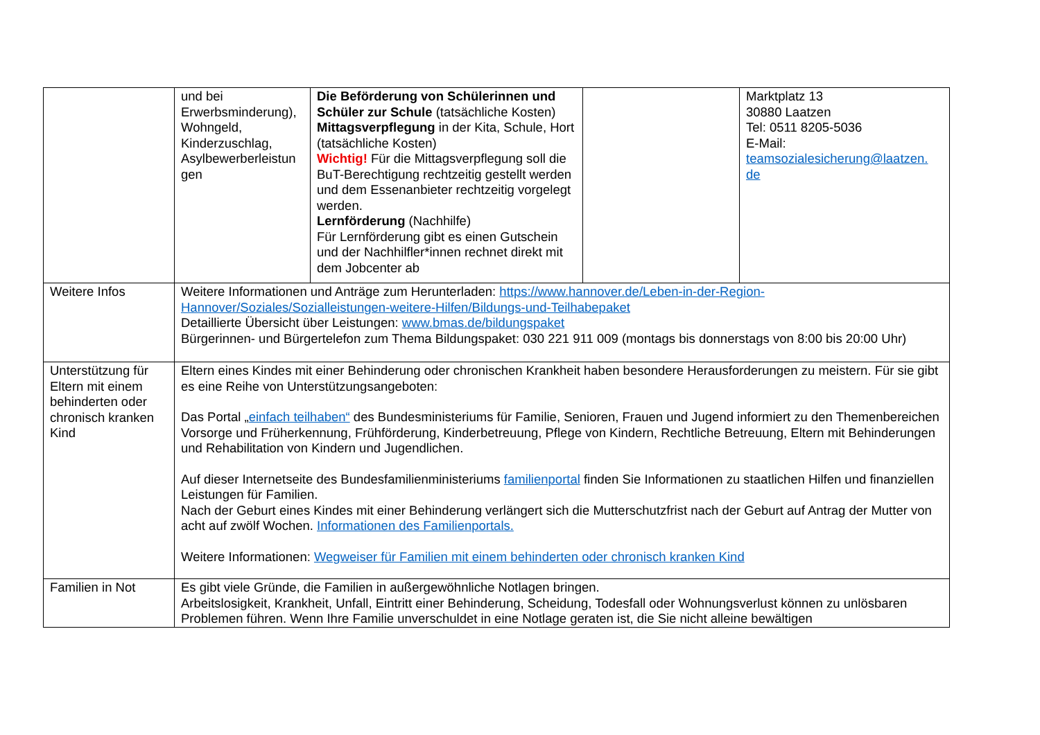| | und bei Erwerbsminderung), Wohngeld, Kinderzuschlag, Asylbewerberleistun gen | Die Beförderung von Schülerinnen und Schüler zur Schule (tatsächliche Kosten) Mittagsverpflegung in der Kita, Schule, Hort (tatsächliche Kosten) Wichtig! Für die Mittagsverpflegung soll die BuT-Berechtigung rechtzeitig gestellt werden und dem Essenanbieter rechtzeitig vorgelegt werden. Lernförderung (Nachhilfe) Für Lernförderung gibt es einen Gutschein und der Nachhilfler*innen rechnet direkt mit dem Jobcenter ab | | Marktplatz 13 30880 Laatzen Tel: 0511 8205-5036 E-Mail: teamsozialesicherung@laatzen. de |
| Weitere Infos | Weitere Informationen und Anträge zum Herunterladen: https://www.hannover.de/Leben-in-der-Region-Hannover/Soziales/Sozialleistungen-weitere-Hilfen/Bildungs-und-Teilhabepaket Detaillierte Übersicht über Leistungen: www.bmas.de/bildungspaket Bürgerinnen- und Bürgertelefon zum Thema Bildungspaket: 030 221 911 009 (montags bis donnerstags von 8:00 bis 20:00 Uhr) | | | |
| Unterstützung für Eltern mit einem behinderten oder chronisch kranken Kind | Eltern eines Kindes mit einer Behinderung oder chronischen Krankheit haben besondere Herausforderungen zu meistern. Für sie gibt es eine Reihe von Unterstützungsangeboten: Das Portal „ einfach teilhaben“ des Bundesministeriums für Familie, Senioren, Frauen und Jugend informiert zu den Themenbereichen Vorsorge und Früherkennung, Frühförderung, Kinderbetreuung, Pflege von Kindern, Rechtliche Betreuung, Eltern mit Behinderungen und Rehabilitation von Kindern und Jugendlichen. Auf dieser Internetseite des Bundesfamilienministeriums familienportal finden Sie Informationen zu staatlichen Hilfen und finanziellen Leistungen für Familien. Nach der Geburt eines Kindes mit einer Behinderung verlängert sich die Mutterschutzfrist nach der Geburt auf Antrag der Mutter von acht auf zwölf Wochen. Informationen des Familienportals. Weitere Informationen: Wegweiser für Familien mit einem behinderten oder chronisch kranken Kind | | | |
| Familien in Not | Es gibt viele Gründe, die Familien in außergewöhnliche Notlagen bringen. Arbeitslosigkeit, Krankheit, Unfall, Eintritt einer Behinderung, Scheidung, Todesfall oder Wohnungsverlust können zu unlösbaren Problemen führen. Wenn Ihre Familie unverschuldet in eine Notlage geraten ist, die Sie nicht alleine bewältigen | | | |